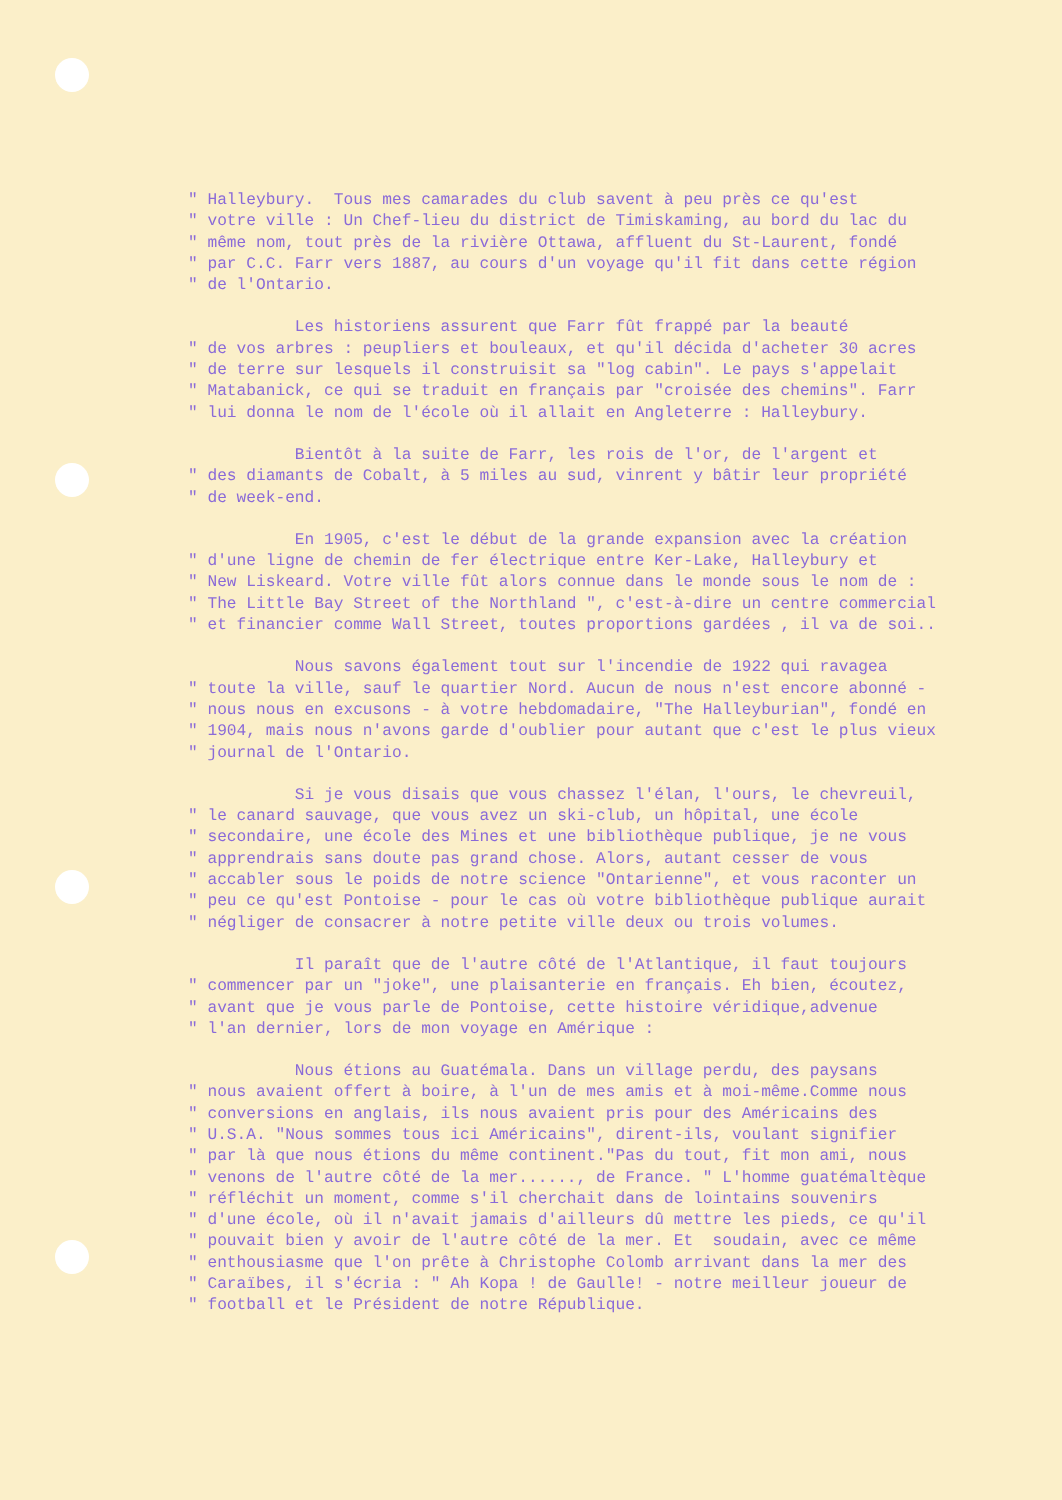" Halleybury. Tous mes camarades du club savent à peu près ce qu'est " votre ville : Un Chef-lieu du district de Timiskaming, au bord du lac du " même nom, tout près de la rivière Ottawa, affluent du St-Laurent, fondé " par C.C. Farr vers 1887, au cours d'un voyage qu'il fit dans cette région " de l'Ontario.
Les historiens assurent que Farr fût frappé par la beauté " de vos arbres : peupliers et bouleaux, et qu'il décida d'acheter 30 acres " de terre sur lesquels il construisit sa "log cabin". Le pays s'appelait " Matabanick, ce qui se traduit en français par "croisée des chemins". Farr " lui donna le nom de l'école où il allait en Angleterre : Halleybury.
Bientôt à la suite de Farr, les rois de l'or, de l'argent et " des diamants de Cobalt, à 5 miles au sud, vinrent y bâtir leur propriété " de week-end.
En 1905, c'est le début de la grande expansion avec la création " d'une ligne de chemin de fer électrique entre Ker-Lake, Halleybury et " New Liskeard. Votre ville fût alors connue dans le monde sous le nom de : " The Little Bay Street of the Northland ", c'est-à-dire un centre commercial " et financier comme Wall Street, toutes proportions gardées , il va de soi..
Nous savons également tout sur l'incendie de 1922 qui ravagea " toute la ville, sauf le quartier Nord. Aucun de nous n'est encore abonné - " nous nous en excusons - à votre hebdomadaire, "The Halleyburian", fondé en " 1904, mais nous n'avons garde d'oublier pour autant que c'est le plus vieux " journal de l'Ontario.
Si je vous disais que vous chassez l'élan, l'ours, le chevreuil, " le canard sauvage, que vous avez un ski-club, un hôpital, une école " secondaire, une école des Mines et une bibliothèque publique, je ne vous " apprendrais sans doute pas grand chose. Alors, autant cesser de vous " accabler sous le poids de notre science "Ontarienne", et vous raconter un " peu ce qu'est Pontoise - pour le cas où votre bibliothèque publique aurait " négliger de consacrer à notre petite ville deux ou trois volumes.
Il paraît que de l'autre côté de l'Atlantique, il faut toujours " commencer par un "joke", une plaisanterie en français. Eh bien, écoutez, " avant que je vous parle de Pontoise, cette histoire véridique,advenue " l'an dernier, lors de mon voyage en Amérique :
Nous étions au Guatémala. Dans un village perdu, des paysans " nous avaient offert à boire, à l'un de mes amis et à moi-même.Comme nous " conversions en anglais, ils nous avaient pris pour des Américains des " U.S.A. "Nous sommes tous ici Américains", dirent-ils, voulant signifier " par là que nous étions du même continent."Pas du tout, fit mon ami, nous " venons de l'autre côté de la mer......, de France. " L'homme guatémaltèque " réfléchit un moment, comme s'il cherchait dans de lointains souvenirs " d'une école, où il n'avait jamais d'ailleurs dû mettre les pieds, ce qu'il " pouvait bien y avoir de l'autre côté de la mer. Et soudain, avec ce même " enthousiasme que l'on prête à Christophe Colomb arrivant dans la mer des " Caraïbes, il s'écria : " Ah Kopa ! de Gaulle! - notre meilleur joueur de " football et le Président de notre République.